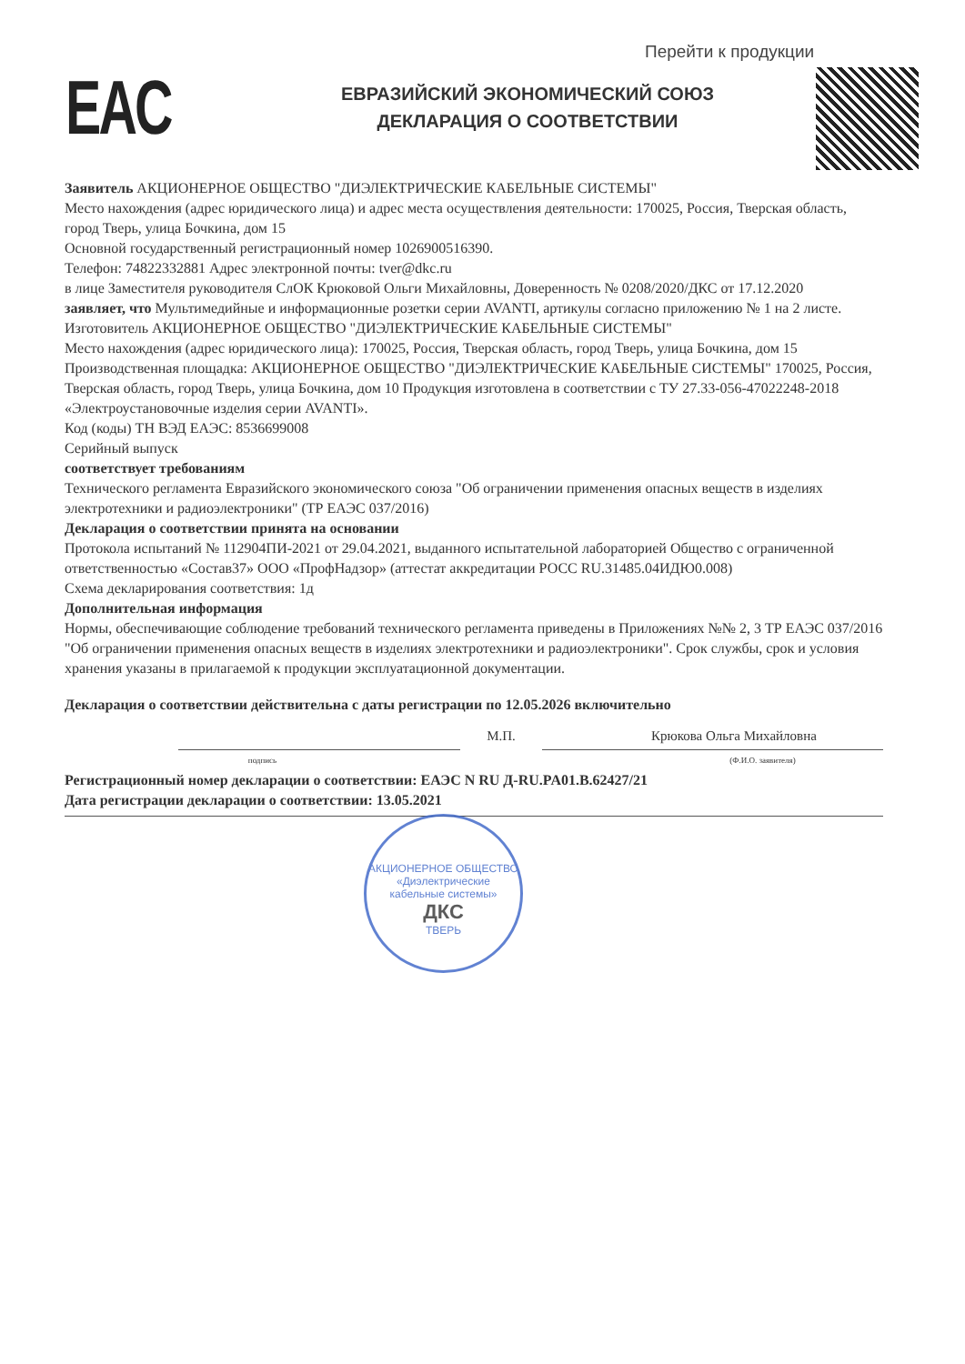Перейти к продукции
EAC
ЕВРАЗИЙСКИЙ ЭКОНОМИЧЕСКИЙ СОЮЗ
ДЕКЛАРАЦИЯ О СООТВЕТСТВИИ
Заявитель АКЦИОНЕРНОЕ ОБЩЕСТВО "ДИЭЛЕКТРИЧЕСКИЕ КАБЕЛЬНЫЕ СИСТЕМЫ"
Место нахождения (адрес юридического лица) и адрес места осуществления деятельности: 170025, Россия, Тверская область, город Тверь, улица Бочкина, дом 15
Основной государственный регистрационный номер 1026900516390.
Телефон: 74822332881 Адрес электронной почты: tver@dkc.ru
в лице Заместителя руководителя СлОК Крюковой Ольги Михайловны, Доверенность № 0208/2020/ДКС от 17.12.2020
заявляет, что Мультимедийные и информационные розетки серии AVANTI, артикулы согласно приложению № 1 на 2 листе.
Изготовитель АКЦИОНЕРНОЕ ОБЩЕСТВО "ДИЭЛЕКТРИЧЕСКИЕ КАБЕЛЬНЫЕ СИСТЕМЫ"
Место нахождения (адрес юридического лица): 170025, Россия, Тверская область, город Тверь, улица Бочкина, дом 15
Производственная площадка: АКЦИОНЕРНОЕ ОБЩЕСТВО "ДИЭЛЕКТРИЧЕСКИЕ КАБЕЛЬНЫЕ СИСТЕМЫ" 170025, Россия, Тверская область, город Тверь, улица Бочкина, дом 10 Продукция изготовлена в соответствии с ТУ 27.33-056-47022248-2018 «Электроустановочные изделия серии AVANTI».
Код (коды) ТН ВЭД ЕАЭС: 8536699008
Серийный выпуск
соответствует требованиям
Технического регламента Евразийского экономического союза "Об ограничении применения опасных веществ в изделиях электротехники и радиоэлектроники" (ТР ЕАЭС 037/2016)
Декларация о соответствии принята на основании
Протокола испытаний № 112904ПИ-2021 от 29.04.2021, выданного испытательной лабораторией Общество с ограниченной ответственностью «Состав37» ООО «ПрофНадзор» (аттестат аккредитации РОСС RU.31485.04ИДЮ0.008)
Схема декларирования соответствия: 1д
Дополнительная информация
Нормы, обеспечивающие соблюдение требований технического регламента приведены в Приложениях №№ 2, 3 ТР ЕАЭС 037/2016 "Об ограничении применения опасных веществ в изделиях электротехники и радиоэлектроники". Срок службы, срок и условия хранения указаны в прилагаемой к продукции эксплуатационной документации.
Декларация о соответствии действительна с даты регистрации по 12.05.2026 включительно
М.П. Крюкова Ольга Михайловна
подпись (Ф.И.О. заявителя)
Регистрационный номер декларации о соответствии: ЕАЭС N RU Д-RU.PA01.B.62427/21
Дата регистрации декларации о соответствии: 13.05.2021
АКЦИОНЕРНОЕ ОБЩЕСТВО
«Диэлектрические
кабельные системы»
ДКС
ТВЕРЬ